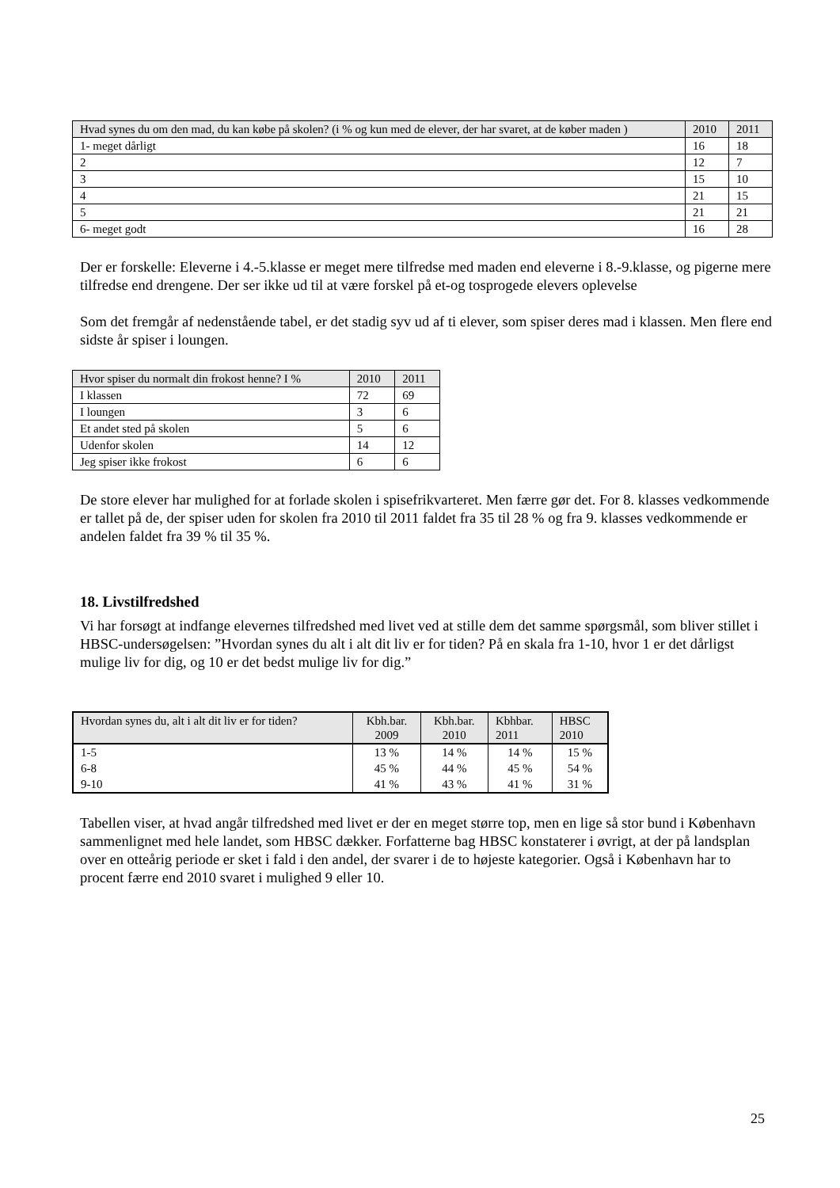| Hvad synes du om den mad, du kan købe på skolen? (i % og kun med de elever, der har svaret, at de køber maden ) | 2010 | 2011 |
| --- | --- | --- |
| 1- meget dårligt | 16 | 18 |
| 2 | 12 | 7 |
| 3 | 15 | 10 |
| 4 | 21 | 15 |
| 5 | 21 | 21 |
| 6- meget godt | 16 | 28 |
Der er forskelle: Eleverne i 4.-5.klasse er meget mere tilfredse med maden end eleverne i 8.-9.klasse, og pigerne mere tilfredse end drengene. Der ser ikke ud til at være forskel på et-og tosprogede elevers oplevelse
Som det fremgår af nedenstående tabel, er det stadig syv ud af ti elever, som spiser deres mad i klassen. Men flere end sidste år spiser i loungen.
| Hvor spiser du normalt din frokost henne? I % | 2010 | 2011 |
| --- | --- | --- |
| I klassen | 72 | 69 |
| I loungen | 3 | 6 |
| Et andet sted på skolen | 5 | 6 |
| Udenfor skolen | 14 | 12 |
| Jeg spiser ikke frokost | 6 | 6 |
De store elever har mulighed for at forlade skolen i spisefrikvarteret. Men færre gør det. For 8. klasses vedkommende er tallet på de, der spiser uden for skolen fra 2010 til 2011 faldet fra 35 til 28 % og fra 9. klasses vedkommende er andelen faldet fra 39 % til 35 %.
18. Livstilfredshed
Vi har forsøgt at indfange elevernes tilfredshed med livet ved at stille dem det samme spørgsmål, som bliver stillet i HBSC-undersøgelsen: ”Hvordan synes du alt i alt dit liv er for tiden? På en skala fra 1-10, hvor 1 er det dårligst mulige liv for dig, og 10 er det bedst mulige liv for dig.”
| Hvordan synes du, alt i alt dit liv er for tiden? | Kbh.bar. 2009 | Kbh.bar. 2010 | Kbhbar. 2011 | HBSC 2010 |
| --- | --- | --- | --- | --- |
| 1-5 | 13 % | 14 % | 14 % | 15 % |
| 6-8 | 45 % | 44 % | 45 % | 54 % |
| 9-10 | 41 % | 43 % | 41 % | 31 % |
Tabellen viser, at hvad angår tilfredshed med livet er der en meget større top, men en lige så stor bund i København sammenlignet med hele landet, som HBSC dækker. Forfatterne bag HBSC konstaterer i øvrigt, at der på landsplan over en otteårig periode er sket i fald i den andel, der svarer i de to højeste kategorier. Også i København har to procent færre end 2010 svaret i mulighed 9 eller 10.
25